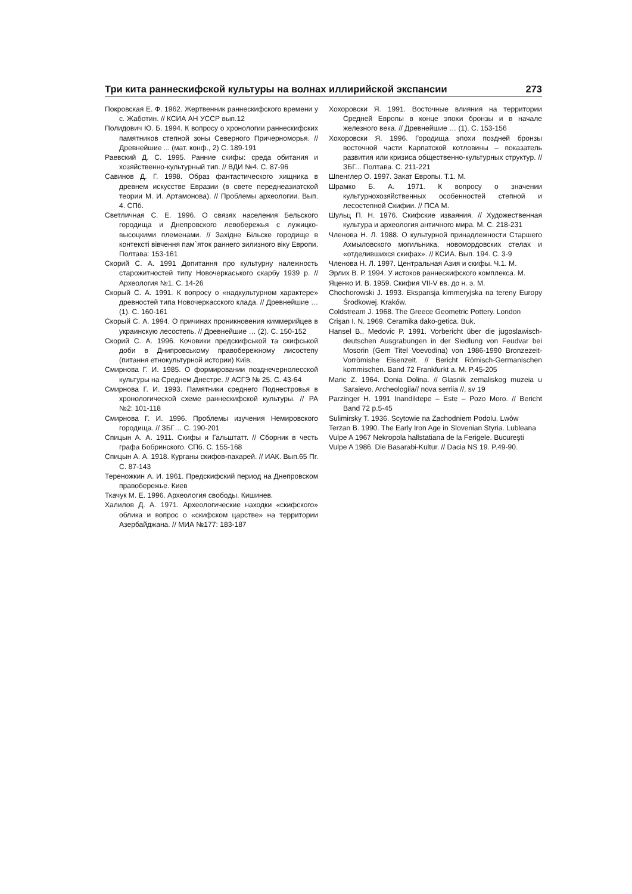Три кита раннескифской культуры на волнах иллирийской экспансии 273
Покровская Е. Ф. 1962. Жертвенник раннескифского времени у с. Жаботин. // КСИА АН УССР вып.12
Полидович Ю. Б. 1994. К вопросу о хронологии раннескифских памятников степной зоны Северного Причерноморья. // Древнейшие ... (мат. конф., 2) С. 189-191
Раевский Д. С. 1995. Ранние скифы: среда обитания и хозяйственно-культурный тип. // ВДИ №4. С. 87-96
Савинов Д. Г. 1998. Образ фантастического хищника в древнем искусстве Евразии (в свете переднеазиатской теории М. И. Артамонова). // Проблемы археологии. Вып. 4. СПб.
Светличная С. Е. 1996. О связях населения Бельского городища и Днепровского левобережья с лужицко-высоцкими племенами. // Західне Більске городище в контексті вівчення пам`яток раннего зилизного віку Европи. Полтава: 153-161
Скорий С. А. 1991 Допитання про культурну належность старожитностей типу Новочеркаського скарбу 1939 р. // Археология №1. С. 14-26
Скорый С. А. 1991. К вопросу о «надкультурном характере» древностей типа Новочеркасского клада. // Древнейшие … (1). С. 160-161
Скорый С. А. 1994. О причинах проникновения киммерийцев в украинскую лесостепь. // Древнейшие … (2). С. 150-152
Скорий С. А. 1996. Кочовики предскифськой та скифськой доби в Днипровському правобережному лисостепу (питання етнокультурной истории) Київ.
Смирнова Г. И. 1985. О формировании позднечернолесской культуры на Среднем Днестре. // АСГЭ № 25. С. 43-64
Смирнова Г. И. 1993. Памятники среднего Поднестровья в хронологической схеме раннескифской культуры. // РА №2: 101-118
Смирнова Г. И. 1996. Проблемы изучения Немировского городища. // ЗБГ… С. 190-201
Спицын А. А. 1911. Скифы и Гальштатт. // Сборник в честь графа Бобринского. СПб. С. 155-168
Спицын А. А. 1918. Курганы скифов-пахарей. // ИАК. Вып.65 Пг. С. 87-143
Тереножкин А. И. 1961. Предскифский период на Днепровском правобережье. Киев
Ткачук М. Е. 1996. Археология свободы. Кишинев.
Халилов Д. А. 1971. Археологические находки «скифского» облика и вопрос о «скифском царстве» на территории Азербайджана. // МИА №177: 183-187
Хохоровски Я. 1991. Восточные влияния на территории Средней Европы в конце эпохи бронзы и в начале железного века. // Древнейшие … (1). С. 153-156
Хохоровски Я. 1996. Городища эпохи поздней бронзы восточной части Карпатской котловины – показатель развития или кризиса общественно-культурных структур. // ЗБГ... Полтава. С. 211-221
Шпенглер О. 1997. Закат Европы. Т.1. М.
Шрамко Б. А. 1971. К вопросу о значении культурнохозяйственных особенностей степной и лесостепной Скифии. // ПСА М.
Шульц П. Н. 1976. Скифские изваяния. // Художественная культура и археология античного мира. М. С. 218-231
Членова Н. Л. 1988. О культурной принадлежности Старшего Ахмыловского могильника, новомордовских стелах и «отделившихся скифах». // КСИА. Вып. 194. С. 3-9
Членова Н. Л. 1997. Центральная Азия и скифы. Ч.1. М.
Эрлих В. Р. 1994. У истоков раннескифского комплекса. М.
Яценко И. В. 1959. Скифия VII-V вв. до н. э. М.
Chochorowski J. 1993. Ekspansja kimmeryjska na tereny Europy Środkowej. Kraków.
Coldstream J. 1968. The Greece Geometric Pottery. London
Crişan I. N. 1969. Ceramika dako-getica. Buk.
Hansel B., Medovic P. 1991. Vorbericht über die jugoslawisch-deutschen Ausgrabungen in der Siedlung von Feudvar bei Mosorin (Gem Titel Voevodina) von 1986-1990 Bronzezeit-Vorrömishe Eisenzeit. // Bericht Römisch-Germanischen kommischen. Band 72 Frankfurkt a. M. P.45-205
Maric Z. 1964. Donia Dolina. // Glasnik zemaliskog muzeia u Saraievo. Archeologiia// nova serriia //, sv 19
Parzinger H. 1991 Inandiktepe – Este – Pozo Moro. // Bericht Band 72 p.5-45
Sulimirsky T. 1936. Scytowie na Zachodniem Podolu. Lwów
Terzan B. 1990. The Early Iron Age in Slovenian Styria. Lubleana
Vulpe A 1967 Nekropola hallstatiana de la Ferigele. Bucureşti
Vulpe A 1986. Die Basarabi-Kultur. // Dacia NS 19. P.49-90.